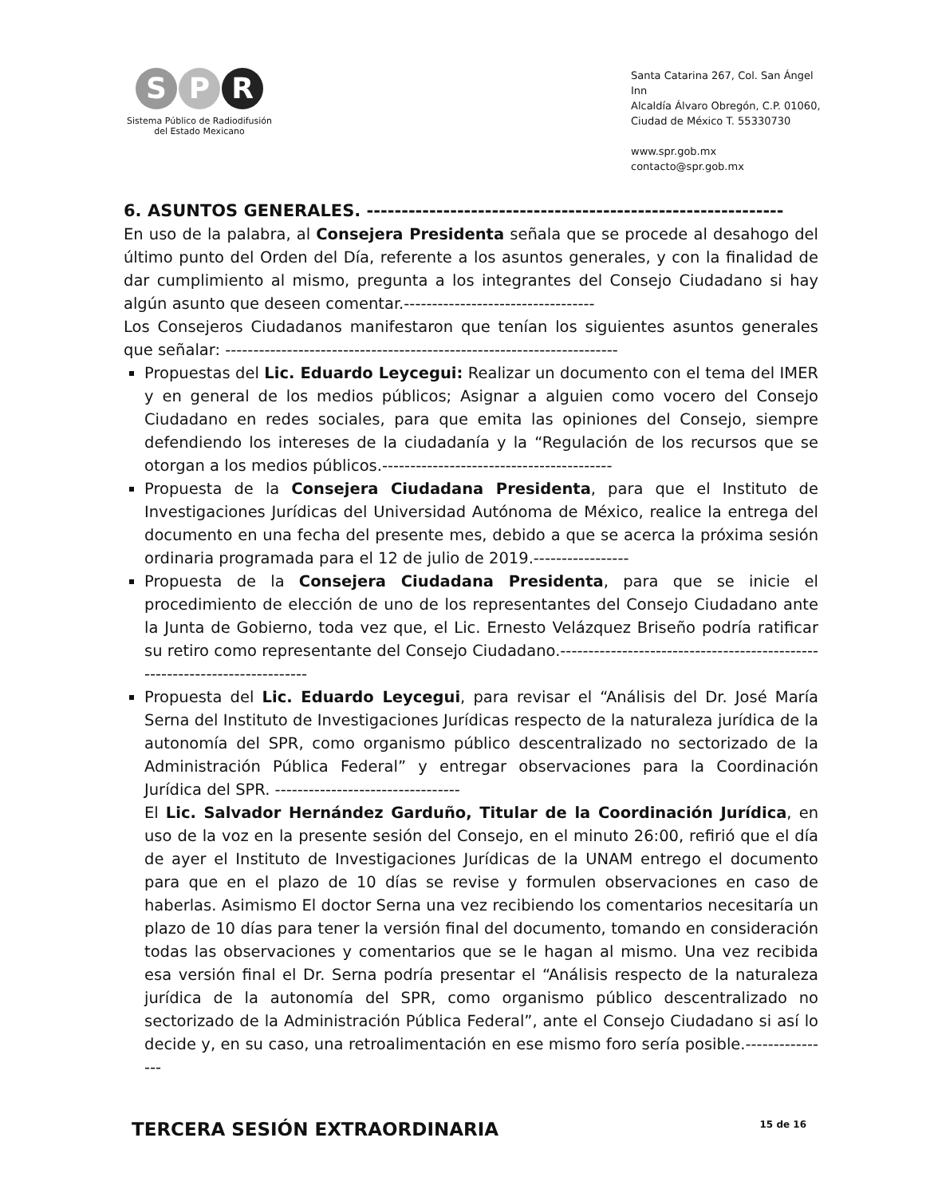S P R
Sistema Público de Radiodifusión
del Estado Mexicano
Santa Catarina 267, Col. San Ángel Inn
Alcaldía Álvaro Obregón, C.P. 01060,
Ciudad de México T. 55330730
www.spr.gob.mx
contacto@spr.gob.mx
6. ASUNTOS GENERALES. ------------------------------------------------------------
En uso de la palabra, al Consejera Presidenta señala que se procede al desahogo del último punto del Orden del Día, referente a los asuntos generales, y con la finalidad de dar cumplimiento al mismo, pregunta a los integrantes del Consejo Ciudadano si hay algún asunto que deseen comentar.----------------------------------
Los Consejeros Ciudadanos manifestaron que tenían los siguientes asuntos generales que señalar: ----------------------------------------------------------------------
Propuestas del Lic. Eduardo Leycegui: Realizar un documento con el tema del IMER y en general de los medios públicos; Asignar a alguien como vocero del Consejo Ciudadano en redes sociales, para que emita las opiniones del Consejo, siempre defendiendo los intereses de la ciudadanía y la “Regulación de los recursos que se otorgan a los medios públicos.-----------------------------------------
Propuesta de la Consejera Ciudadana Presidenta, para que el Instituto de Investigaciones Jurídicas del Universidad Autónoma de México, realice la entrega del documento en una fecha del presente mes, debido a que se acerca la próxima sesión ordinaria programada para el 12 de julio de 2019.-----------------
Propuesta de la Consejera Ciudadana Presidenta, para que se inicie el procedimiento de elección de uno de los representantes del Consejo Ciudadano ante la Junta de Gobierno, toda vez que, el Lic. Ernesto Velázquez Briseño podría ratificar su retiro como representante del Consejo Ciudadano.---------------------------------------------------------------------------
Propuesta del Lic. Eduardo Leycegui, para revisar el “Análisis del Dr. José María Serna del Instituto de Investigaciones Jurídicas respecto de la naturaleza jurídica de la autonomía del SPR, como organismo público descentralizado no sectorizado de la Administración Pública Federal” y entregar observaciones para la Coordinación Jurídica del SPR. ---------------------------------
El Lic. Salvador Hernández Garduño, Titular de la Coordinación Jurídica, en uso de la voz en la presente sesión del Consejo, en el minuto 26:00, refirió que el día de ayer el Instituto de Investigaciones Jurídicas de la UNAM entrego el documento para que en el plazo de 10 días se revise y formulen observaciones en caso de haberlas. Asimismo El doctor Serna una vez recibiendo los comentarios necesitaría un plazo de 10 días para tener la versión final del documento, tomando en consideración todas las observaciones y comentarios que se le hagan al mismo. Una vez recibida esa versión final el Dr. Serna podría presentar el “Análisis respecto de la naturaleza jurídica de la autonomía del SPR, como organismo público descentralizado no sectorizado de la Administración Pública Federal”, ante el Consejo Ciudadano si así lo decide y, en su caso, una retroalimentación en ese mismo foro sería posible.----------------
TERCERA SESIÓN EXTRAORDINARIA 15 de 16